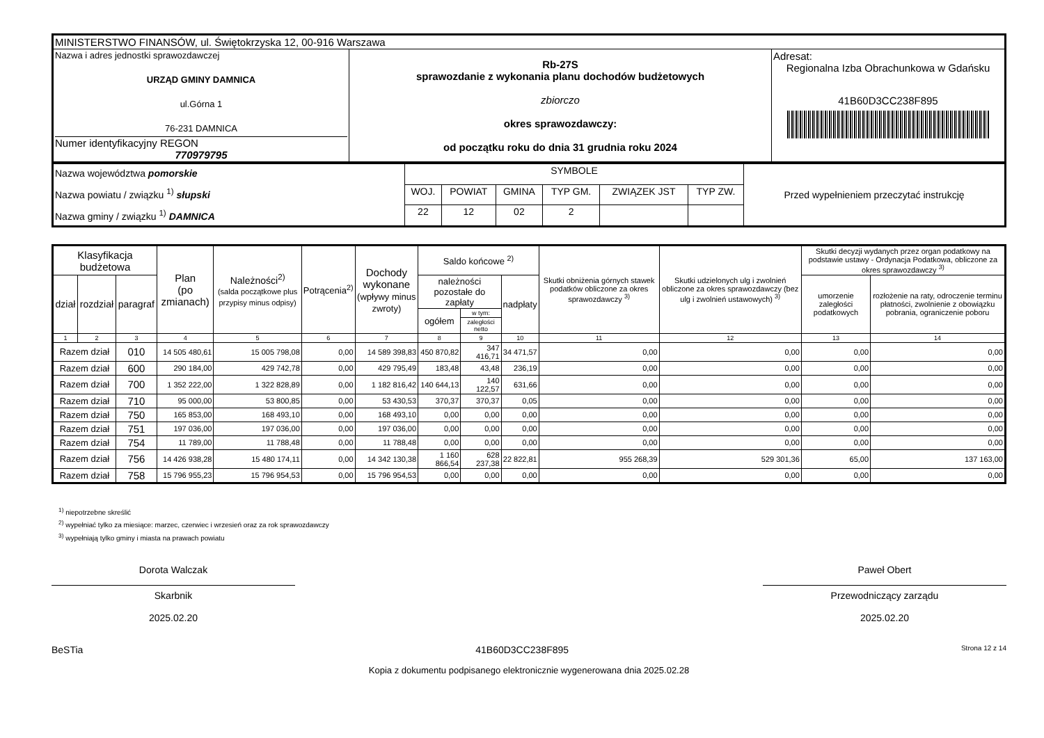| MINISTERSTWO FINANSÓW, ul. Świętokrzyska 12, 00-916 Warszawa | | |
| Nazwa i adres jednostki sprawozdawczej URZĄD GMINY DAMNICA ul.Górna 1 76-231 DAMNICA Numer identyfikacyjny REGON 770979795 | Rb-27S sprawozdanie z wykonania planu dochodów budżetowych zbiorczo okres sprawozdawczy: od początku roku do dnia 31 grudnia roku 2024 | Adresat: Regionalna Izba Obrachunkowa w Gdańsku 41B60D3CC238F895 |
| Nazwa województwa pomorskie Nazwa powiatu / związku <sup>1)</sup> słupski Nazwa gminy / związku <sup>1)</sup> DAMNICA | SYMBOLE | | | | | | Przed wypełnieniem przeczytać instrukcję |
| | WOJ. | POWIAT | GMINA | TYP GM. | ZWIĄZEK JST | TYP ZW. | |
| | 22 | 12 | 02 | 2 | | | |
| Klasyfikacja budżetowa | | | Plan (po zmianach) | Należności<sup>2)</sup> (salda początkowe plus przypisy minus odpisy) | Potrącenia<sup>2)</sup> | Dochody wykonane (wpływy minus zwroty) | Saldo końcowe <sup>2)</sup> | | | Skutki obniżenia górnych stawek podatków obliczone za okres sprawozdawczy <sup>3)</sup> | Skutki udzielonych ulg i zwolnień obliczone za okres sprawozdawczy (bez ulg i zwolnień ustawowych) <sup>3)</sup> | Skutki decyzji wydanych przez organ podatkowy na podstawie ustawy - Ordynacja Podatkowa, obliczone za okres sprawozdawczy <sup>3)</sup> | |
| --- | --- | --- | --- | --- | --- | --- | --- | --- | --- | --- | --- | --- | --- |
| dział | rozdział | paragraf | | | | | należności pozostałe do zapłaty | | nadpłaty | | | umorzenie zaległości podatkowych | rozłożenie na raty, odroczenie terminu płatności, zwolnienie z obowiązku pobrania, ograniczenie poboru |
| | | | | | | | ogółem | w tym: | | | | | |
| | | | | | | | | zaległości netto | | | | | |
| 1 | 2 | 3 | 4 | 5 | 6 | 7 | 8 | 9 | 10 | 11 | 12 | 13 | 14 |
| Razem dział | | 010 | 14 505 480,61 | 15 005 798,08 | 0,00 | 14 589 398,83 | 450 870,82 | 347 416,71 | 34 471,57 | 0,00 | 0,00 | 0,00 | 0,00 |
| Razem dział | | 600 | 290 184,00 | 429 742,78 | 0,00 | 429 795,49 | 183,48 | 43,48 | 236,19 | 0,00 | 0,00 | 0,00 | 0,00 |
| Razem dział | | 700 | 1 352 222,00 | 1 322 828,89 | 0,00 | 1 182 816,42 | 140 644,13 | 140 122,57 | 631,66 | 0,00 | 0,00 | 0,00 | 0,00 |
| Razem dział | | 710 | 95 000,00 | 53 800,85 | 0,00 | 53 430,53 | 370,37 | 370,37 | 0,05 | 0,00 | 0,00 | 0,00 | 0,00 |
| Razem dział | | 750 | 165 853,00 | 168 493,10 | 0,00 | 168 493,10 | 0,00 | 0,00 | 0,00 | 0,00 | 0,00 | 0,00 | 0,00 |
| Razem dział | | 751 | 197 036,00 | 197 036,00 | 0,00 | 197 036,00 | 0,00 | 0,00 | 0,00 | 0,00 | 0,00 | 0,00 | 0,00 |
| Razem dział | | 754 | 11 789,00 | 11 788,48 | 0,00 | 11 788,48 | 0,00 | 0,00 | 0,00 | 0,00 | 0,00 | 0,00 | 0,00 |
| Razem dział | | 756 | 14 426 938,28 | 15 480 174,11 | 0,00 | 14 342 130,38 | 1 160 866,54 | 628 237,38 | 22 822,81 | 955 268,39 | 529 301,36 | 65,00 | 137 163,00 |
| Razem dział | | 758 | 15 796 955,23 | 15 796 954,53 | 0,00 | 15 796 954,53 | 0,00 | 0,00 | 0,00 | 0,00 | 0,00 | 0,00 | 0,00 |
<sup>1)</sup> niepotrzebne skreślić
<sup>2)</sup> wypełniać tylko za miesiące: marzec, czerwiec i wrzesień oraz za rok sprawozdawczy
<sup>3)</sup> wypełniają tylko gminy i miasta na prawach powiatu
Dorota Walczak
Skarbnik
2025.02.20
Paweł Obert
Przewodniczący zarządu
2025.02.20
BeSTia 41B60D3CC238F895 Strona 12 z 14
Kopia z dokumentu podpisanego elektronicznie wygenerowana dnia 2025.02.28